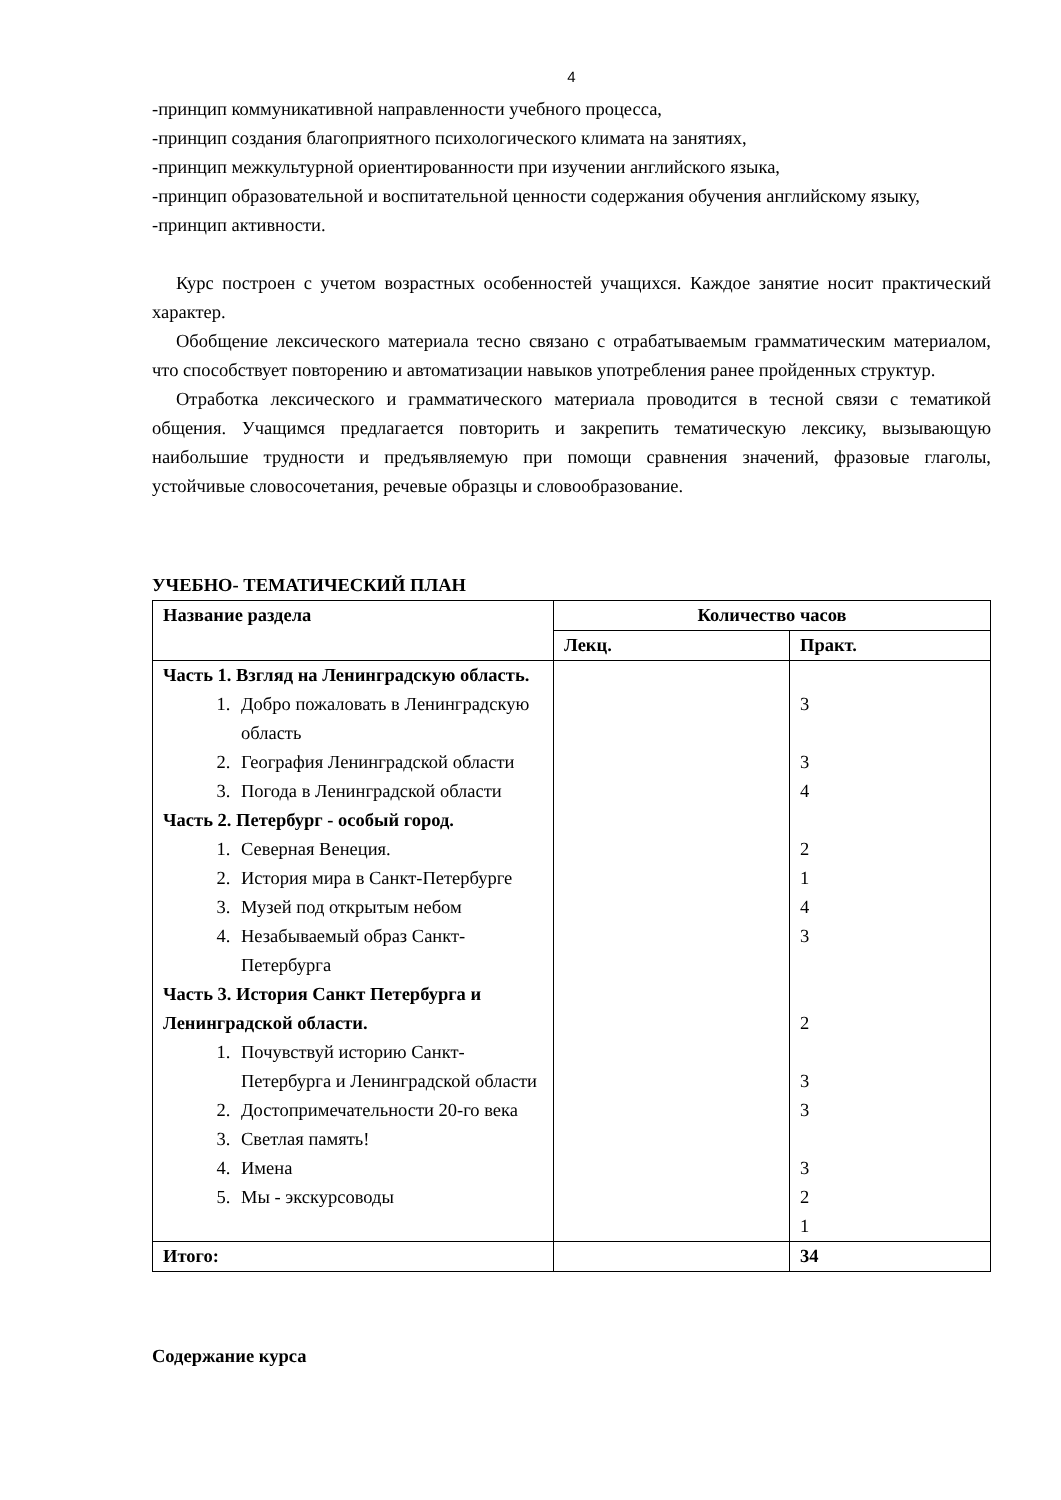4
-принцип коммуникативной направленности учебного процесса,
-принцип создания благоприятного психологического климата на занятиях,
-принцип межкультурной ориентированности при изучении английского языка,
-принцип образовательной и воспитательной ценности содержания обучения английскому языку,
-принцип активности.
Курс построен с учетом возрастных особенностей учащихся. Каждое занятие носит практический характер.
Обобщение лексического материала тесно связано с отрабатываемым грамматическим материалом, что способствует повторению и автоматизации навыков употребления ранее пройденных структур.
Отработка лексического и грамматического материала проводится в тесной связи с тематикой общения. Учащимся предлагается повторить и закрепить тематическую лексику, вызывающую наибольшие трудности и предъявляемую при помощи сравнения значений, фразовые глаголы, устойчивые словосочетания, речевые образцы и словообразование.
УЧЕБНО- ТЕМАТИЧЕСКИЙ ПЛАН
| Название раздела | Количество часов | |
| --- | --- | --- |
| | Лекц. | Практ. |
| Часть 1. Взгляд на Ленинградскую область. 1. Добро пожаловать в Ленинградскую область 2. География Ленинградской области 3. Погода в Ленинградской области Часть 2. Петербург - особый город. 1. Северная Венеция. 2. История мира в Санкт-Петербурге 3. Музей под открытым небом 4. Незабываемый образ Санкт-Петербурга Часть 3. История Санкт Петербурга и Ленинградской области. 1. Почувствуй историю Санкт-Петербурга и Ленинградской области 2. Достопримечательности 20-го века 3. Светлая память! 4. Имена 5. Мы - экскурсоводы | | 3 3 4 2 1 4 3 2 3 3 3 2 1 |
| Итого: | | 34 |
Содержание курса